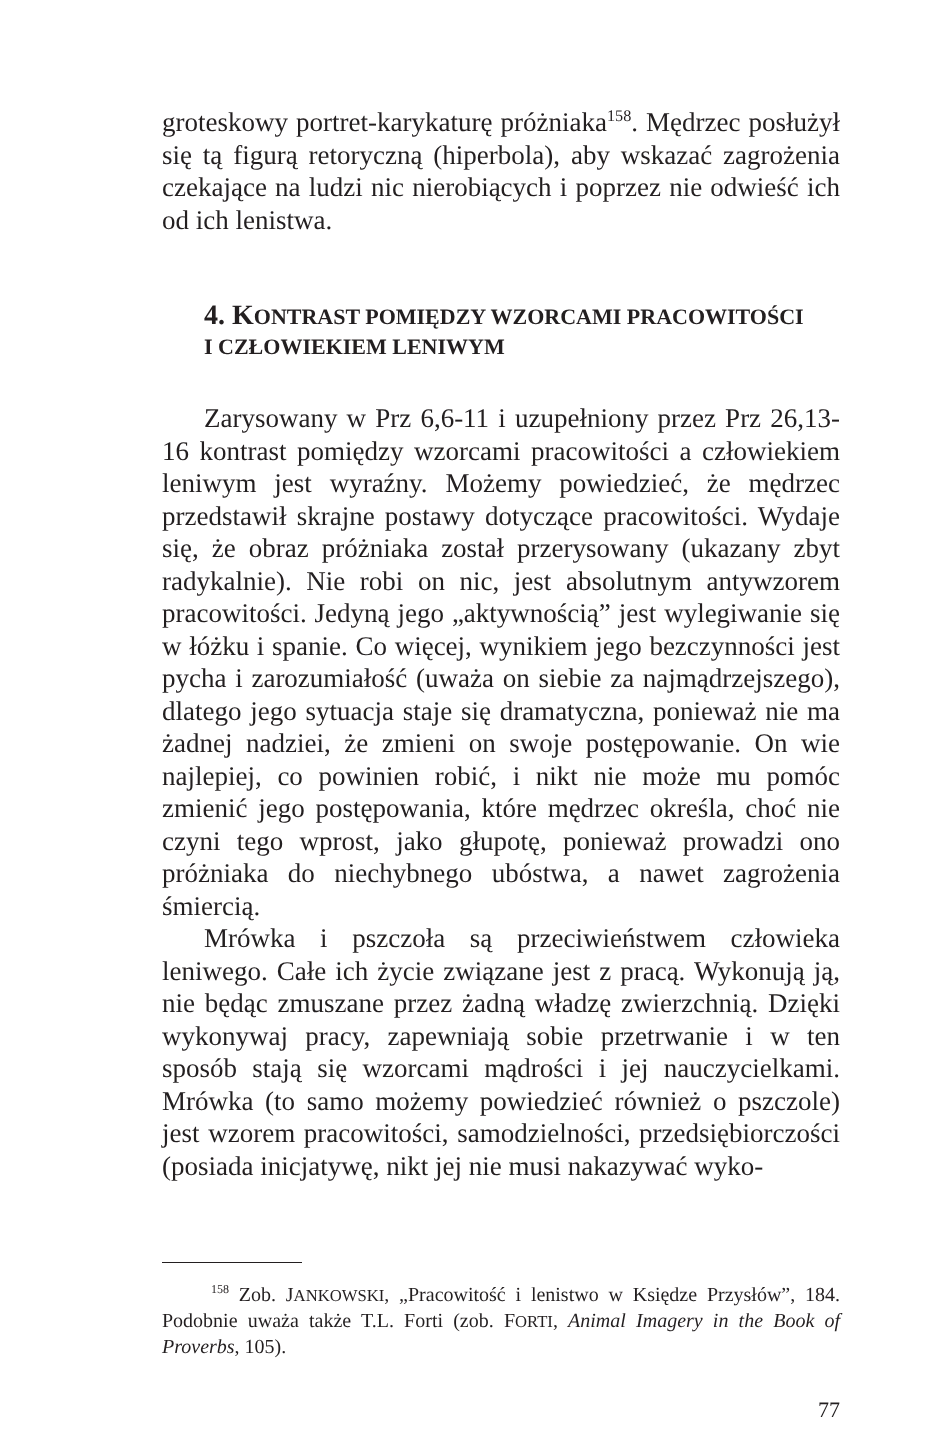groteskowy portret-karykaturę próżniaka<sup>158</sup>. Mędrzec posłużył się tą figurą retoryczną (hiperbola), aby wskazać zagrożenia czekające na ludzi nic nierobiących i poprzez nie odwieść ich od ich lenistwa.
4. KONTRAST POMIĘDZY WZORCAMI PRACOWITOŚCI
I CZŁOWIEKIEM LENIWYM
Zarysowany w Prz 6,6-11 i uzupełniony przez Prz 26,13-16 kontrast pomiędzy wzorcami pracowitości a człowiekiem leniwym jest wyraźny. Możemy powiedzieć, że mędrzec przedstawił skrajne postawy dotyczące pracowitości. Wydaje się, że obraz próżniaka został przerysowany (ukazany zbyt radykalnie). Nie robi on nic, jest absolutnym antywzorem pracowitości. Jedyną jego „aktywnością” jest wylegiwanie się w łóżku i spanie. Co więcej, wynikiem jego bezczynności jest pycha i zarozumiałość (uważa on siebie za najmądrzejszego), dlatego jego sytuacja staje się dramatyczna, ponieważ nie ma żadnej nadziei, że zmieni on swoje postępowanie. On wie najlepiej, co powinien robić, i nikt nie może mu pomóc zmienić jego postępowania, które mędrzec określa, choć nie czyni tego wprost, jako głupotę, ponieważ prowadzi ono próżniaka do niechybnego ubóstwa, a nawet zagrożenia śmiercią.
Mrówka i pszczoła są przeciwieństwem człowieka leniwego. Całe ich życie związane jest z pracą. Wykonują ją, nie będąc zmuszane przez żadną władzę zwierzchnią. Dzięki wykonywaj pracy, zapewniają sobie przetrwanie i w ten sposób stają się wzorcami mądrości i jej nauczycielkami. Mrówka (to samo możemy powiedzieć również o pszczole) jest wzorem pracowitości, samodzielności, przedsiębiorczości (posiada inicjatywę, nikt jej nie musi nakazywać wyko-
<sup>158</sup> Zob. JANKOWSKI, „Pracowitość i lenistwo w Księdze Przysłów”, 184. Podobnie uważa także T.L. Forti (zob. FORTI, Animal Imagery in the Book of Proverbs, 105).
77